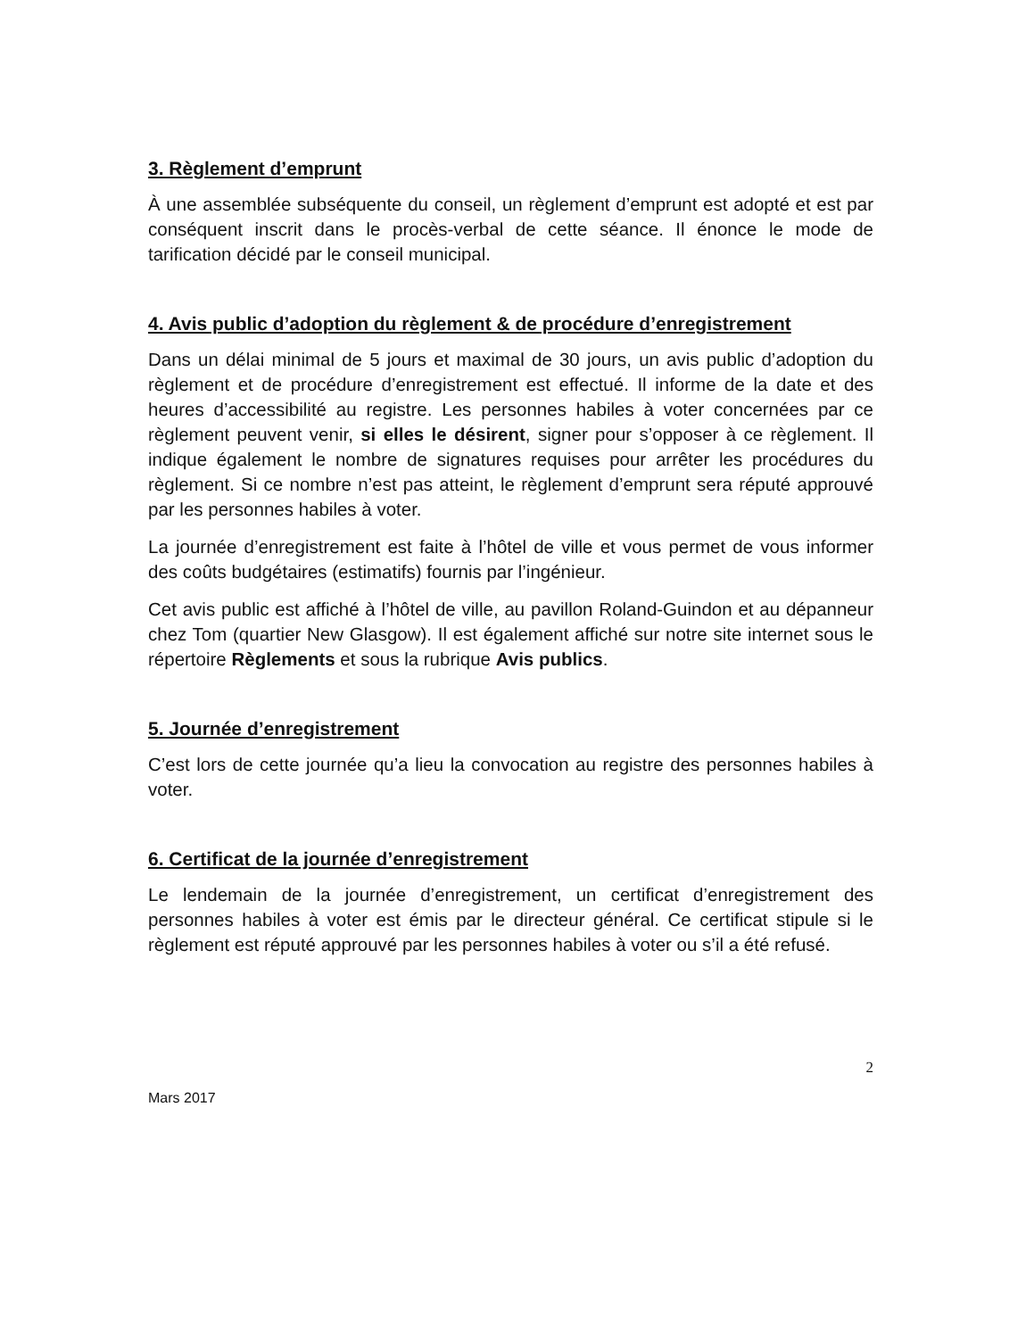3. Règlement d’emprunt
À une assemblée subséquente du conseil, un règlement d’emprunt est adopté et est par conséquent inscrit dans le procès-verbal de cette séance. Il énonce le mode de tarification décidé par le conseil municipal.
4. Avis public d’adoption du règlement & de procédure d’enregistrement
Dans un délai minimal de 5 jours et maximal de 30 jours, un avis public d’adoption du règlement et de procédure d’enregistrement est effectué. Il informe de la date et des heures d’accessibilité au registre. Les personnes habiles à voter concernées par ce règlement peuvent venir, si elles le désirent, signer pour s’opposer à ce règlement. Il indique également le nombre de signatures requises pour arrêter les procédures du règlement. Si ce nombre n’est pas atteint, le règlement d’emprunt sera réputé approuvé par les personnes habiles à voter.
La journée d’enregistrement est faite à l’hôtel de ville et vous permet de vous informer des coûts budgétaires (estimatifs) fournis par l’ingénieur.
Cet avis public est affiché à l’hôtel de ville, au pavillon Roland-Guindon et au dépanneur chez Tom (quartier New Glasgow). Il est également affiché sur notre site internet sous le répertoire Règlements et sous la rubrique Avis publics.
5. Journée d’enregistrement
C’est lors de cette journée qu’a lieu la convocation au registre des personnes habiles à voter.
6. Certificat de la journée d’enregistrement
Le lendemain de la journée d’enregistrement, un certificat d’enregistrement des personnes habiles à voter est émis par le directeur général. Ce certificat stipule si le règlement est réputé approuvé par les personnes habiles à voter ou s’il a été refusé.
2
Mars 2017